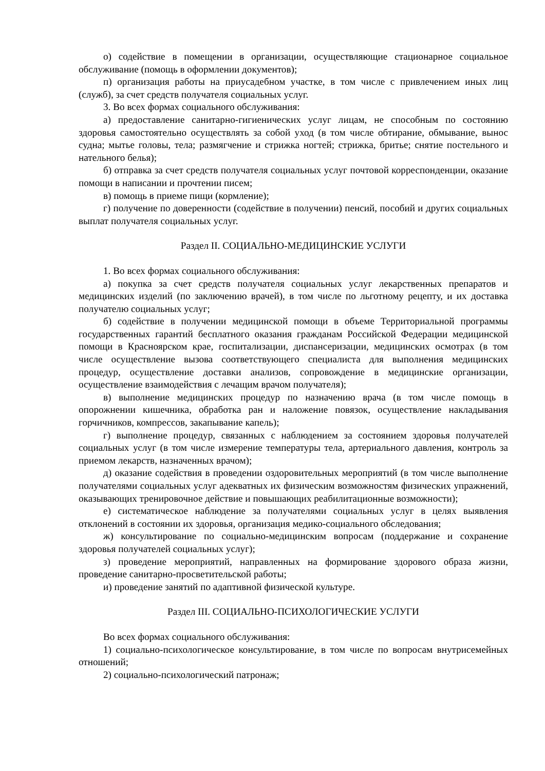о) содействие в помещении в организации, осуществляющие стационарное социальное обслуживание (помощь в оформлении документов);
п) организация работы на приусадебном участке, в том числе с привлечением иных лиц (служб), за счет средств получателя социальных услуг.
3. Во всех формах социального обслуживания:
а) предоставление санитарно-гигиенических услуг лицам, не способным по состоянию здоровья самостоятельно осуществлять за собой уход (в том числе обтирание, обмывание, вынос судна; мытье головы, тела; размягчение и стрижка ногтей; стрижка, бритье; снятие постельного и нательного белья);
б) отправка за счет средств получателя социальных услуг почтовой корреспонденции, оказание помощи в написании и прочтении писем;
в) помощь в приеме пищи (кормление);
г) получение по доверенности (содействие в получении) пенсий, пособий и других социальных выплат получателя социальных услуг.
Раздел II. СОЦИАЛЬНО-МЕДИЦИНСКИЕ УСЛУГИ
1. Во всех формах социального обслуживания:
а) покупка за счет средств получателя социальных услуг лекарственных препаратов и медицинских изделий (по заключению врачей), в том числе по льготному рецепту, и их доставка получателю социальных услуг;
б) содействие в получении медицинской помощи в объеме Территориальной программы государственных гарантий бесплатного оказания гражданам Российской Федерации медицинской помощи в Красноярском крае, госпитализации, диспансеризации, медицинских осмотрах (в том числе осуществление вызова соответствующего специалиста для выполнения медицинских процедур, осуществление доставки анализов, сопровождение в медицинские организации, осуществление взаимодействия с лечащим врачом получателя);
в) выполнение медицинских процедур по назначению врача (в том числе помощь в опорожнении кишечника, обработка ран и наложение повязок, осуществление накладывания горчичников, компрессов, закапывание капель);
г) выполнение процедур, связанных с наблюдением за состоянием здоровья получателей социальных услуг (в том числе измерение температуры тела, артериального давления, контроль за приемом лекарств, назначенных врачом);
д) оказание содействия в проведении оздоровительных мероприятий (в том числе выполнение получателями социальных услуг адекватных их физическим возможностям физических упражнений, оказывающих тренировочное действие и повышающих реабилитационные возможности);
е) систематическое наблюдение за получателями социальных услуг в целях выявления отклонений в состоянии их здоровья, организация медико-социального обследования;
ж) консультирование по социально-медицинским вопросам (поддержание и сохранение здоровья получателей социальных услуг);
з) проведение мероприятий, направленных на формирование здорового образа жизни, проведение санитарно-просветительской работы;
и) проведение занятий по адаптивной физической культуре.
Раздел III. СОЦИАЛЬНО-ПСИХОЛОГИЧЕСКИЕ УСЛУГИ
Во всех формах социального обслуживания:
1) социально-психологическое консультирование, в том числе по вопросам внутрисемейных отношений;
2) социально-психологический патронаж;